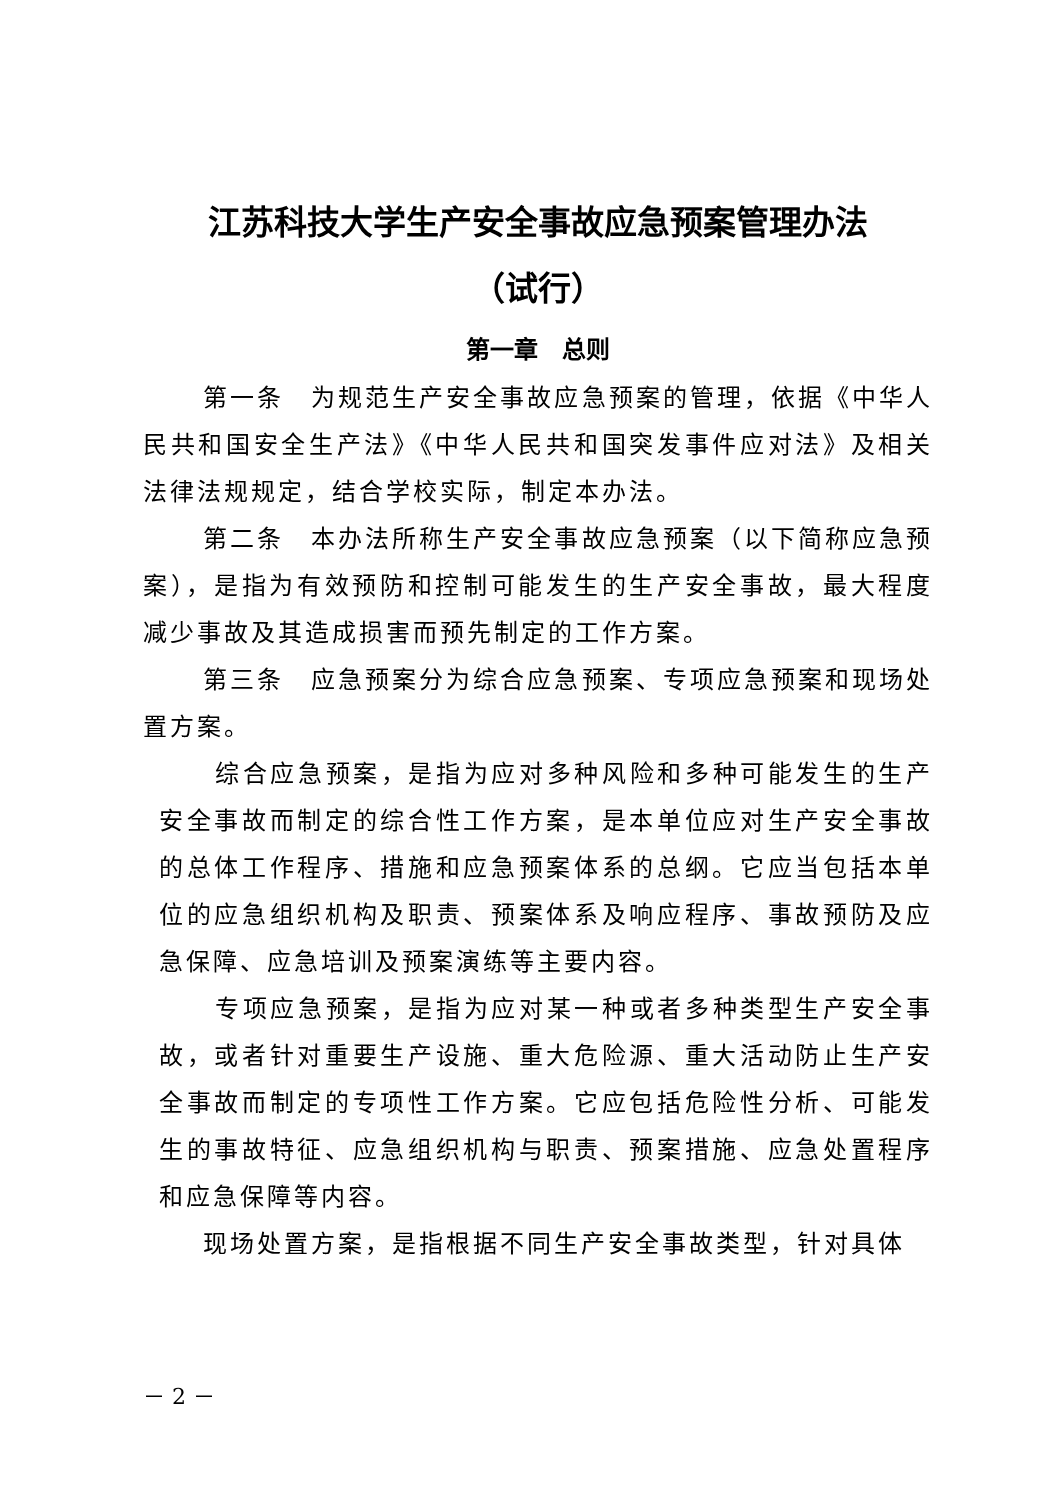江苏科技大学生产安全事故应急预案管理办法
（试行）
第一章　总则
第一条　为规范生产安全事故应急预案的管理，依据《中华人民共和国安全生产法》《中华人民共和国突发事件应对法》及相关法律法规规定，结合学校实际，制定本办法。
第二条　本办法所称生产安全事故应急预案（以下简称应急预案），是指为有效预防和控制可能发生的生产安全事故，最大程度减少事故及其造成损害而预先制定的工作方案。
第三条　应急预案分为综合应急预案、专项应急预案和现场处置方案。
综合应急预案，是指为应对多种风险和多种可能发生的生产安全事故而制定的综合性工作方案，是本单位应对生产安全事故的总体工作程序、措施和应急预案体系的总纲。它应当包括本单位的应急组织机构及职责、预案体系及响应程序、事故预防及应急保障、应急培训及预案演练等主要内容。
专项应急预案，是指为应对某一种或者多种类型生产安全事故，或者针对重要生产设施、重大危险源、重大活动防止生产安全事故而制定的专项性工作方案。它应包括危险性分析、可能发生的事故特征、应急组织机构与职责、预案措施、应急处置程序和应急保障等内容。
现场处置方案，是指根据不同生产安全事故类型，针对具体
－ 2 －